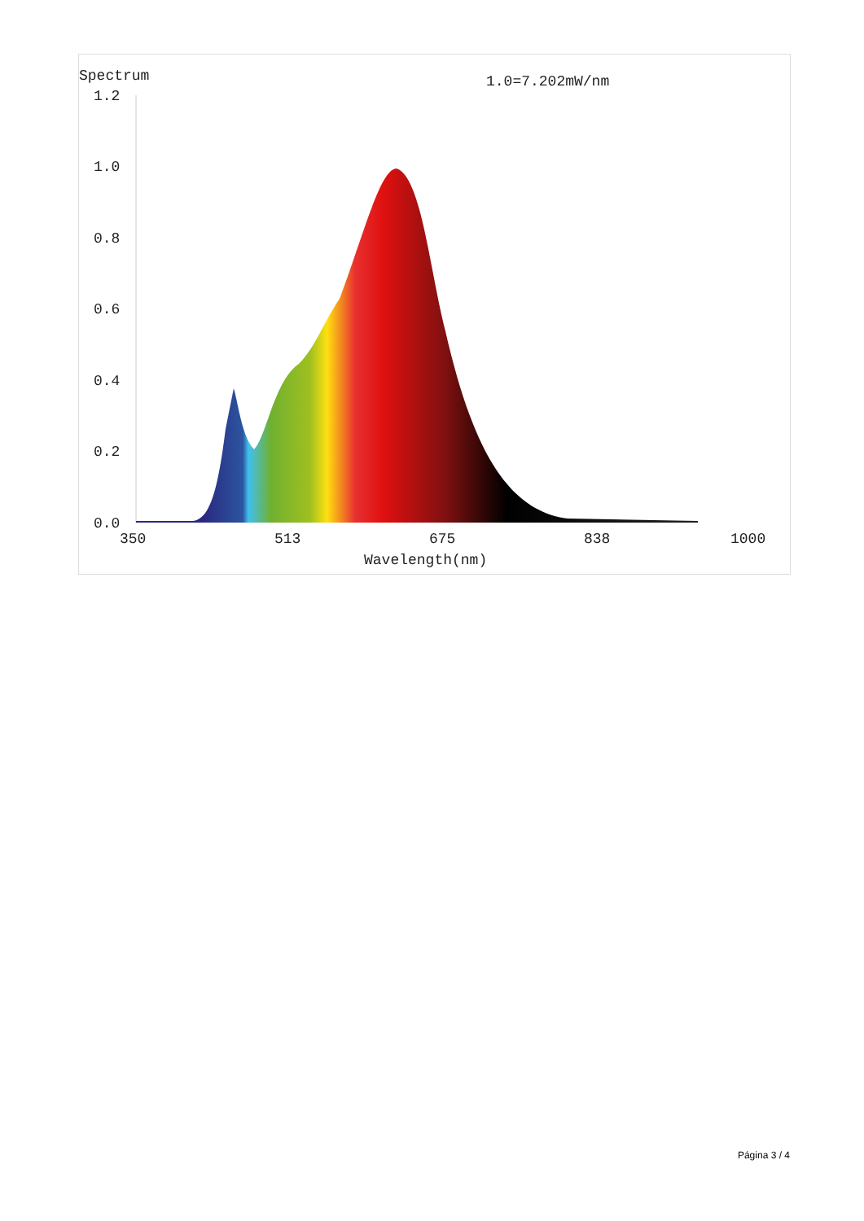Spectrum
1.0=7.202mW/nm
1.2
1.0
0.8
0.6
0.4
0.2
0.0
350
513
675
838
1000
Wavelength(nm)
Página 3 / 4